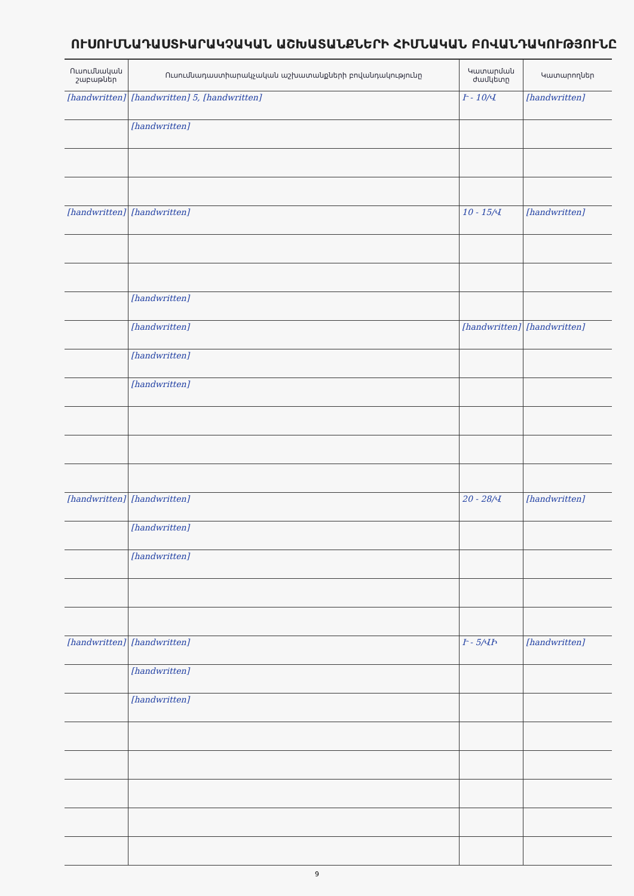ՈՒՍՈՒՄՆԱԴԱՍՏԻԱՐԱԿՉԱԿԱՆ ԱՇԽԱՏԱՆՔՆԵՐԻ ՀԻՄՆԱԿԱՆ ԲՈՎԱՆԴԱԿՈՒԹՅՈՒՆԸ
| Ուսումնական շաբաթներ | Ուսումնադաստիարակչական աշխատանքների բովանդակությունը | Կատարման ժամկետը | Կատարողներ |
| --- | --- | --- | --- |
| [handwritten] | [handwritten] 5, [handwritten] | Ւ - 10/Վ | [handwritten] |
| | [handwritten] | | |
| [handwritten] | [handwritten] | 10 - 15/Վ | [handwritten] |
| | [handwritten] | | |
| | [handwritten] | [handwritten] | [handwritten] |
| | [handwritten] | | |
| | [handwritten] | | |
| [handwritten] | [handwritten] | 20 - 28/Վ | [handwritten] |
| | [handwritten] | | |
| | [handwritten] | | |
| [handwritten] | [handwritten] | Ւ - 5/ՎԻ | [handwritten] |
| | [handwritten] | | |
| | [handwritten] | | |
9